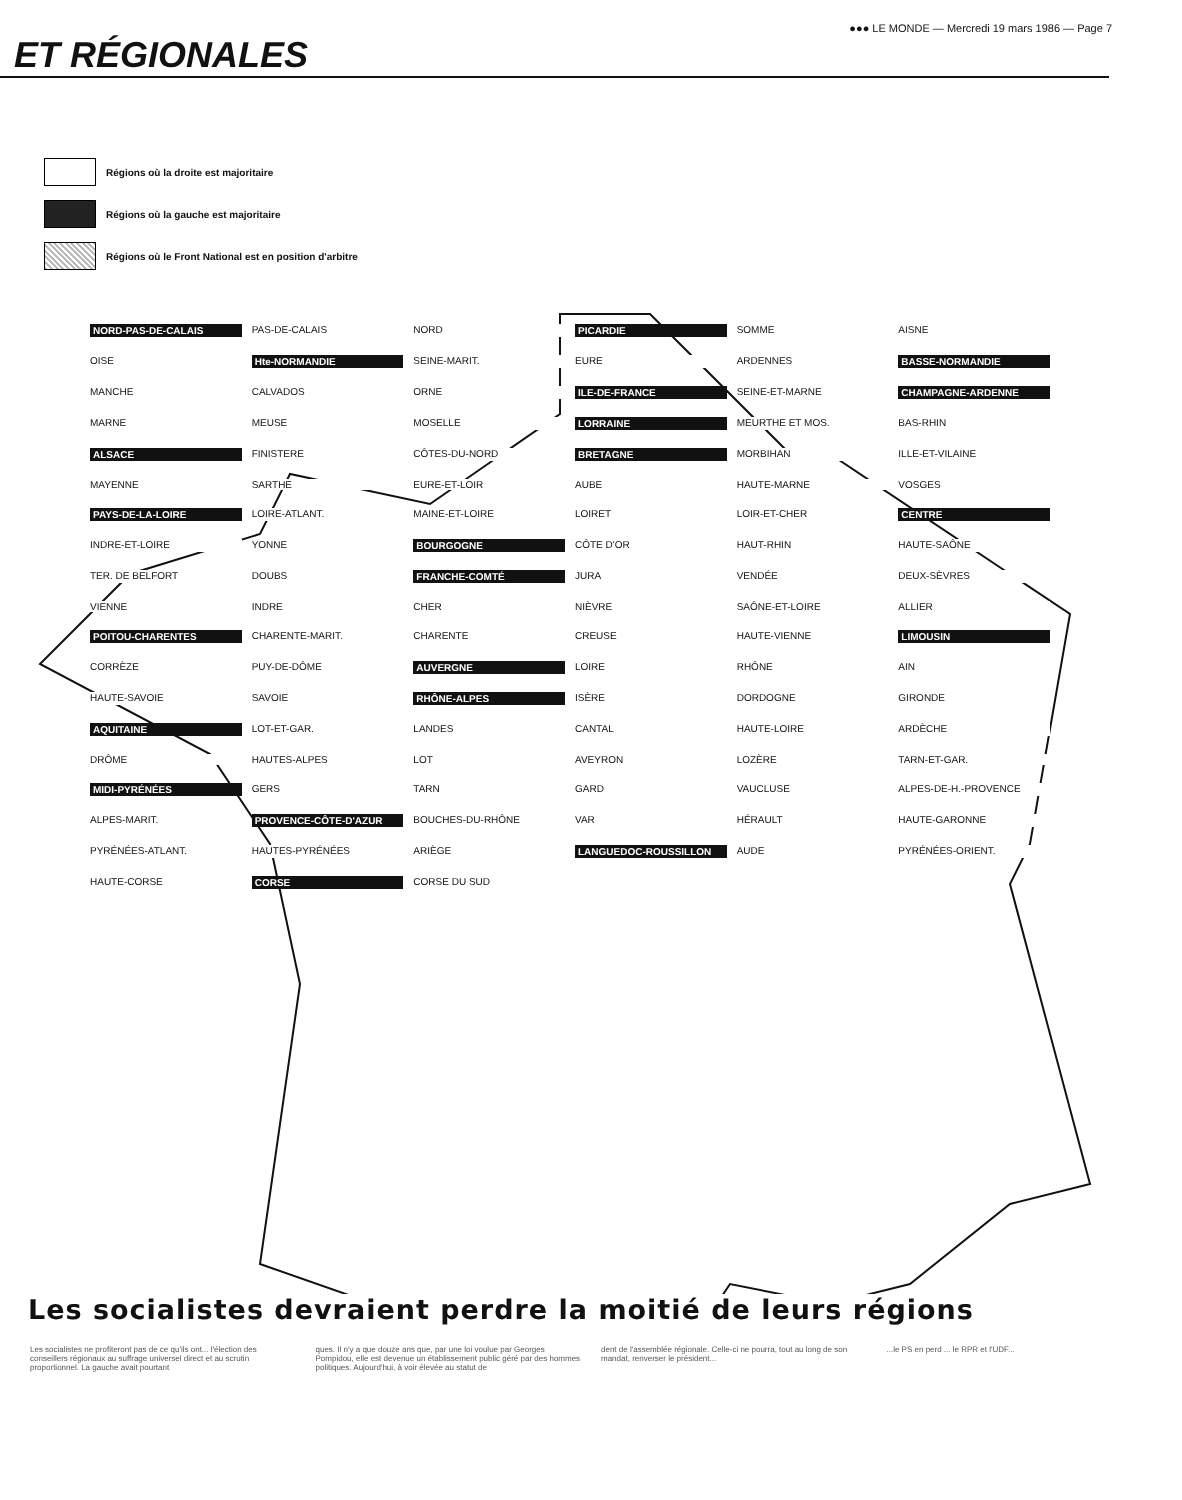●●● LE MONDE — Mercredi 19 mars 1986 — Page 7
ET RÉGIONALES
Régions où la droite est majoritaire
Régions où la gauche est majoritaire
Régions où le Front National est en position d'arbitre
NORD-PAS-DE-CALAIS PAS-DE-CALAIS NORD PICARDIE SOMME AISNE OISE Hte-NORMANDIE SEINE-MARIT. EURE ARDENNES BASSE-NORMANDIE MANCHE CALVADOS ORNE ILE-DE-FRANCE SEINE-ET-MARNE CHAMPAGNE-ARDENNE MARNE MEUSE MOSELLE LORRAINE MEURTHE ET MOS. BAS-RHIN ALSACE FINISTERE CÔTES-DU-NORD BRETAGNE MORBIHAN ILLE-ET-VILAINE MAYENNE SARTHE EURE-ET-LOIR AUBE HAUTE-MARNE VOSGES PAYS-DE-LA-LOIRE LOIRE-ATLANT. MAINE-ET-LOIRE LOIRET LOIR-ET-CHER CENTRE INDRE-ET-LOIRE YONNE BOURGOGNE CÔTE D'OR HAUT-RHIN HAUTE-SAÔNE TER. DE BELFORT DOUBS FRANCHE-COMTÉ JURA VENDÉE DEUX-SÈVRES VIENNE INDRE CHER NIÈVRE SAÔNE-ET-LOIRE ALLIER POITOU-CHARENTES CHARENTE-MARIT. CHARENTE CREUSE HAUTE-VIENNE LIMOUSIN CORRÈZE PUY-DE-DÔME AUVERGNE LOIRE RHÔNE AIN HAUTE-SAVOIE SAVOIE RHÔNE-ALPES ISÈRE DORDOGNE GIRONDE AQUITAINE LOT-ET-GAR. LANDES CANTAL HAUTE-LOIRE ARDÈCHE DRÔME HAUTES-ALPES LOT AVEYRON LOZÈRE TARN-ET-GAR. MIDI-PYRÉNÉES GERS TARN GARD VAUCLUSE ALPES-DE-H.-PROVENCE ALPES-MARIT. PROVENCE-CÔTE-D'AZUR BOUCHES-DU-RHÔNE VAR HÉRAULT HAUTE-GARONNE PYRÉNÉES-ATLANT. HAUTES-PYRÉNÉES ARIÈGE LANGUEDOC-ROUSSILLON AUDE PYRÉNÉES-ORIENT. HAUTE-CORSE CORSE CORSE DU SUD
Les socialistes devraient perdre la moitié de leurs régions
Les socialistes ne profiteront pas de ce qu'ils ont... l'élection des conseillers régionaux au suffrage universel direct et au scrutin proportionnel. La gauche avait pourtant
ques. Il n'y a que douze ans que, par une loi voulue par Georges Pompidou, elle est devenue un établissement public géré par des hommes politiques. Aujourd'hui, à voir élevée au statut de
dent de l'assemblée régionale. Celle-ci ne pourra, tout au long de son mandat, renverser le président...
...le PS en perd ... le RPR et l'UDF...